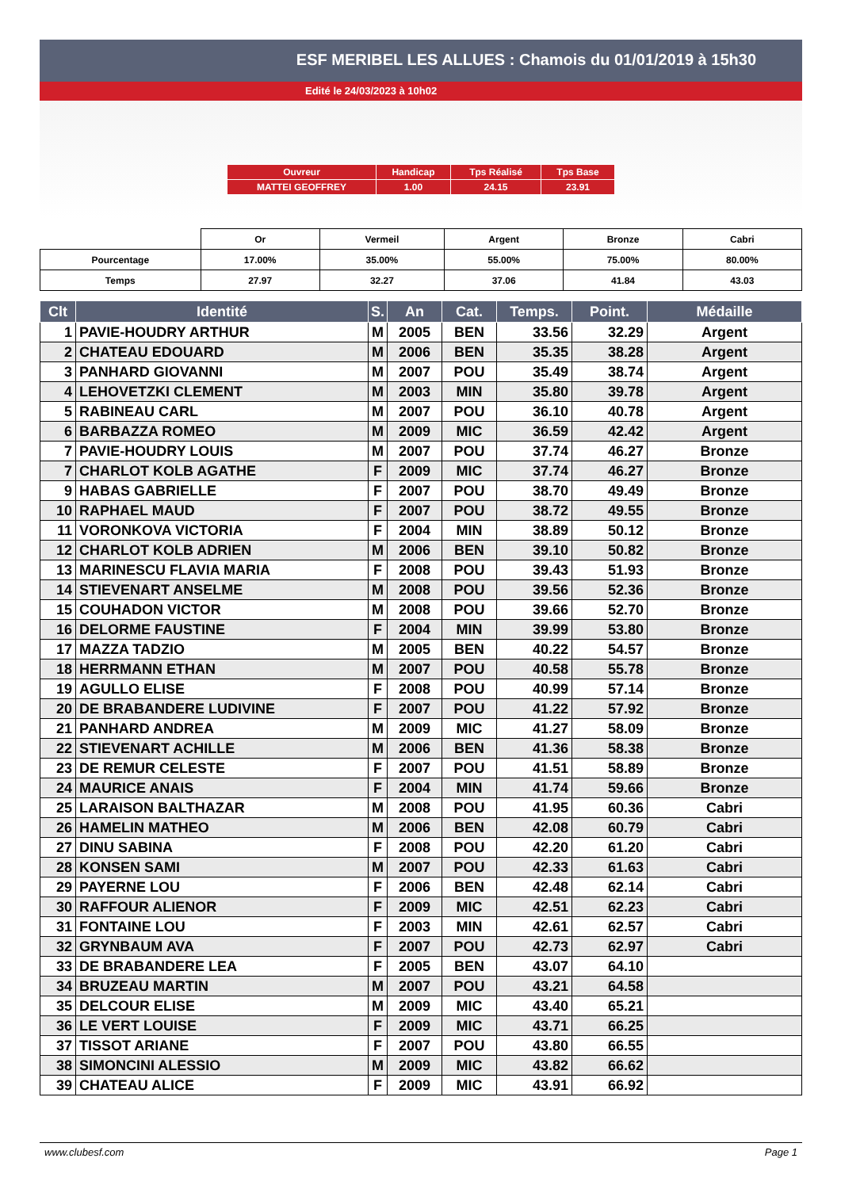ESF MERIBEL LES ALLUES : Chamois du 01/01/2019 à 15h30
Edité le 24/03/2023 à 10h02
| Ouvreur | Handicap | Tps Réalisé | Tps Base |
| MATTEI GEOFFREY | 1.00 | 24.15 | 23.91 |
| | Or | Vermeil | Argent | Bronze | Cabri |
| Pourcentage | 17.00% | 35.00% | 55.00% | 75.00% | 80.00% |
| Temps | 27.97 | 32.27 | 37.06 | 41.84 | 43.03 |
| Clt | Identité | S. | An | Cat. | Temps. | Point. | Médaille |
| --- | --- | --- | --- | --- | --- | --- | --- |
| 1 | PAVIE-HOUDRY ARTHUR | M | 2005 | BEN | 33.56 | 32.29 | Argent |
| 2 | CHATEAU EDOUARD | M | 2006 | BEN | 35.35 | 38.28 | Argent |
| 3 | PANHARD GIOVANNI | M | 2007 | POU | 35.49 | 38.74 | Argent |
| 4 | LEHOVETZKI CLEMENT | M | 2003 | MIN | 35.80 | 39.78 | Argent |
| 5 | RABINEAU CARL | M | 2007 | POU | 36.10 | 40.78 | Argent |
| 6 | BARBAZZA ROMEO | M | 2009 | MIC | 36.59 | 42.42 | Argent |
| 7 | PAVIE-HOUDRY LOUIS | M | 2007 | POU | 37.74 | 46.27 | Bronze |
| 7 | CHARLOT KOLB AGATHE | F | 2009 | MIC | 37.74 | 46.27 | Bronze |
| 9 | HABAS GABRIELLE | F | 2007 | POU | 38.70 | 49.49 | Bronze |
| 10 | RAPHAEL MAUD | F | 2007 | POU | 38.72 | 49.55 | Bronze |
| 11 | VORONKOVA VICTORIA | F | 2004 | MIN | 38.89 | 50.12 | Bronze |
| 12 | CHARLOT KOLB ADRIEN | M | 2006 | BEN | 39.10 | 50.82 | Bronze |
| 13 | MARINESCU FLAVIA MARIA | F | 2008 | POU | 39.43 | 51.93 | Bronze |
| 14 | STIEVENART ANSELME | M | 2008 | POU | 39.56 | 52.36 | Bronze |
| 15 | COUHADON VICTOR | M | 2008 | POU | 39.66 | 52.70 | Bronze |
| 16 | DELORME FAUSTINE | F | 2004 | MIN | 39.99 | 53.80 | Bronze |
| 17 | MAZZA TADZIO | M | 2005 | BEN | 40.22 | 54.57 | Bronze |
| 18 | HERRMANN ETHAN | M | 2007 | POU | 40.58 | 55.78 | Bronze |
| 19 | AGULLO ELISE | F | 2008 | POU | 40.99 | 57.14 | Bronze |
| 20 | DE BRABANDERE LUDIVINE | F | 2007 | POU | 41.22 | 57.92 | Bronze |
| 21 | PANHARD ANDREA | M | 2009 | MIC | 41.27 | 58.09 | Bronze |
| 22 | STIEVENART ACHILLE | M | 2006 | BEN | 41.36 | 58.38 | Bronze |
| 23 | DE REMUR CELESTE | F | 2007 | POU | 41.51 | 58.89 | Bronze |
| 24 | MAURICE ANAIS | F | 2004 | MIN | 41.74 | 59.66 | Bronze |
| 25 | LARAISON BALTHAZAR | M | 2008 | POU | 41.95 | 60.36 | Cabri |
| 26 | HAMELIN MATHEO | M | 2006 | BEN | 42.08 | 60.79 | Cabri |
| 27 | DINU SABINA | F | 2008 | POU | 42.20 | 61.20 | Cabri |
| 28 | KONSEN SAMI | M | 2007 | POU | 42.33 | 61.63 | Cabri |
| 29 | PAYERNE LOU | F | 2006 | BEN | 42.48 | 62.14 | Cabri |
| 30 | RAFFOUR ALIENOR | F | 2009 | MIC | 42.51 | 62.23 | Cabri |
| 31 | FONTAINE LOU | F | 2003 | MIN | 42.61 | 62.57 | Cabri |
| 32 | GRYNBAUM AVA | F | 2007 | POU | 42.73 | 62.97 | Cabri |
| 33 | DE BRABANDERE LEA | F | 2005 | BEN | 43.07 | 64.10 | |
| 34 | BRUZEAU MARTIN | M | 2007 | POU | 43.21 | 64.58 | |
| 35 | DELCOUR ELISE | M | 2009 | MIC | 43.40 | 65.21 | |
| 36 | LE VERT LOUISE | F | 2009 | MIC | 43.71 | 66.25 | |
| 37 | TISSOT ARIANE | F | 2007 | POU | 43.80 | 66.55 | |
| 38 | SIMONCINI ALESSIO | M | 2009 | MIC | 43.82 | 66.62 | |
| 39 | CHATEAU ALICE | F | 2009 | MIC | 43.91 | 66.92 | |
www.clubesf.com Page 1